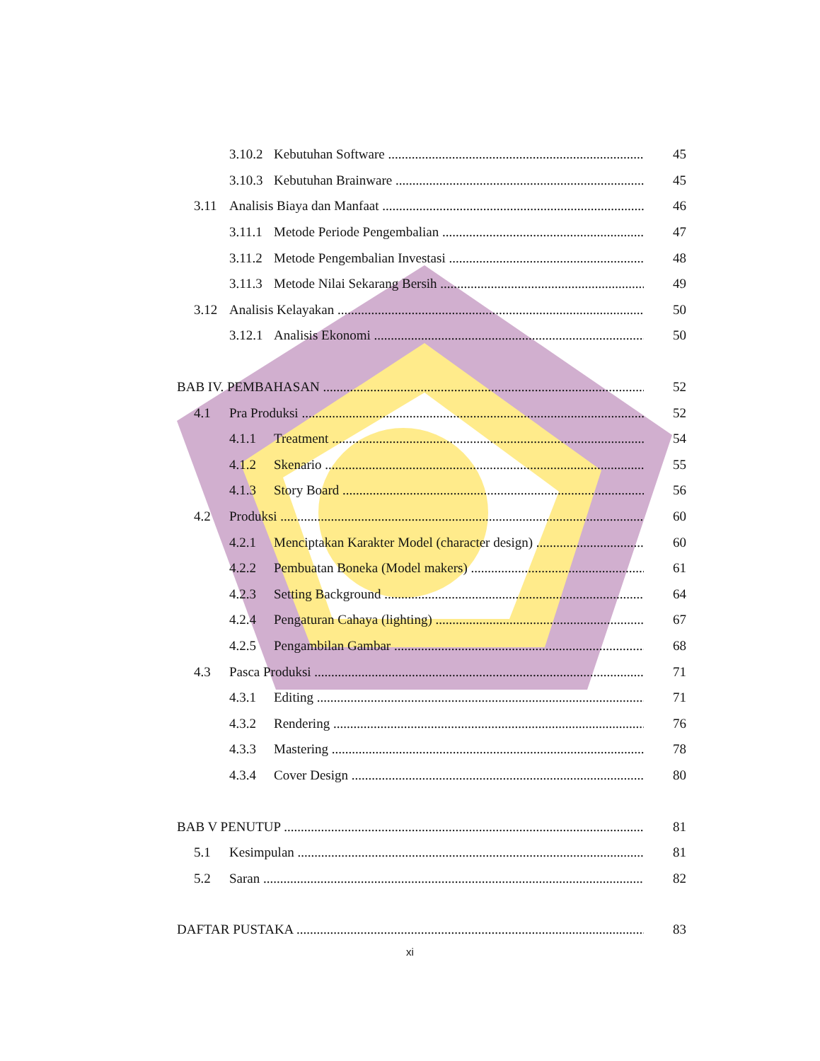3.10.2 Kebutuhan Software 45
3.10.3 Kebutuhan Brainware 45
3.11 Analisis Biaya dan Manfaat 46
3.11.1 Metode Periode Pengembalian 47
3.11.2 Metode Pengembalian Investasi 48
3.11.3 Metode Nilai Sekarang Bersih 49
3.12 Analisis Kelayakan 50
3.12.1 Analisis Ekonomi 50
BAB IV. PEMBAHASAN 52
4.1 Pra Produksi 52
4.1.1 Treatment 54
4.1.2 Skenario 55
4.1.3 Story Board 56
4.2 Produksi 60
4.2.1 Menciptakan Karakter Model (character design) 60
4.2.2 Pembuatan Boneka (Model makers) 61
4.2.3 Setting Background 64
4.2.4 Pengaturan Cahaya (lighting) 67
4.2.5 Pengambilan Gambar 68
4.3 Pasca Produksi 71
4.3.1 Editing 71
4.3.2 Rendering 76
4.3.3 Mastering 78
4.3.4 Cover Design 80
BAB V PENUTUP 81
5.1 Kesimpulan 81
5.2 Saran 82
DAFTAR PUSTAKA 83
xi